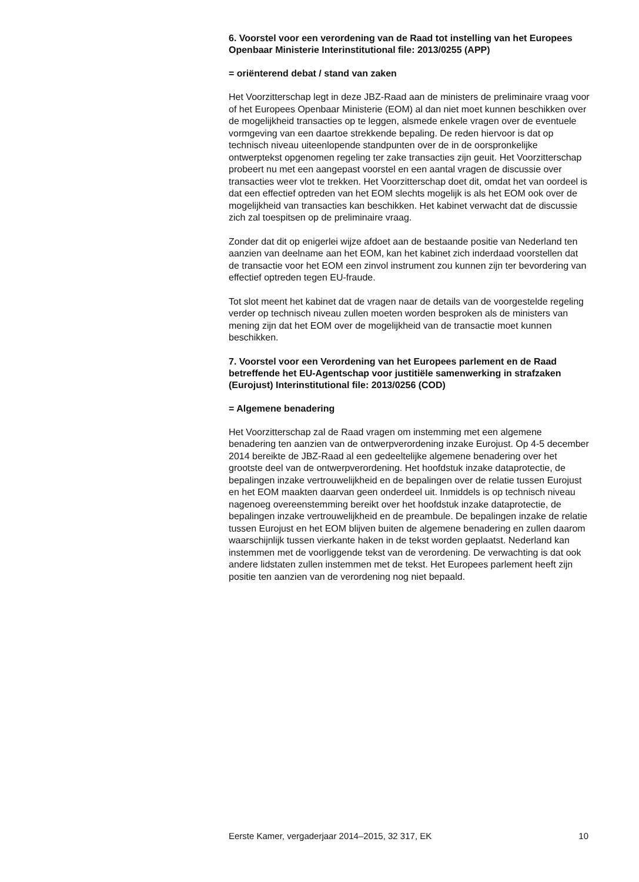6. Voorstel voor een verordening van de Raad tot instelling van het Europees Openbaar Ministerie Interinstitutional file: 2013/0255 (APP)
= oriënterend debat / stand van zaken
Het Voorzitterschap legt in deze JBZ-Raad aan de ministers de preliminaire vraag voor of het Europees Openbaar Ministerie (EOM) al dan niet moet kunnen beschikken over de mogelijkheid transacties op te leggen, alsmede enkele vragen over de eventuele vormgeving van een daartoe strekkende bepaling. De reden hiervoor is dat op technisch niveau uiteenlopende standpunten over de in de oorspronkelijke ontwerptekst opgenomen regeling ter zake transacties zijn geuit. Het Voorzitterschap probeert nu met een aangepast voorstel en een aantal vragen de discussie over transacties weer vlot te trekken. Het Voorzitterschap doet dit, omdat het van oordeel is dat een effectief optreden van het EOM slechts mogelijk is als het EOM ook over de mogelijkheid van transacties kan beschikken. Het kabinet verwacht dat de discussie zich zal toespitsen op de preliminaire vraag.
Zonder dat dit op enigerlei wijze afdoet aan de bestaande positie van Nederland ten aanzien van deelname aan het EOM, kan het kabinet zich inderdaad voorstellen dat de transactie voor het EOM een zinvol instrument zou kunnen zijn ter bevordering van effectief optreden tegen EU-fraude.
Tot slot meent het kabinet dat de vragen naar de details van de voorgestelde regeling verder op technisch niveau zullen moeten worden besproken als de ministers van mening zijn dat het EOM over de mogelijkheid van de transactie moet kunnen beschikken.
7. Voorstel voor een Verordening van het Europees parlement en de Raad betreffende het EU-Agentschap voor justitiële samenwerking in strafzaken (Eurojust) Interinstitutional file: 2013/0256 (COD)
= Algemene benadering
Het Voorzitterschap zal de Raad vragen om instemming met een algemene benadering ten aanzien van de ontwerpverordening inzake Eurojust. Op 4-5 december 2014 bereikte de JBZ-Raad al een gedeeltelijke algemene benadering over het grootste deel van de ontwerpverordening. Het hoofdstuk inzake dataprotectie, de bepalingen inzake vertrouwelijkheid en de bepalingen over de relatie tussen Eurojust en het EOM maakten daarvan geen onderdeel uit. Inmiddels is op technisch niveau nagenoeg overeenstemming bereikt over het hoofdstuk inzake dataprotectie, de bepalingen inzake vertrouwelijkheid en de preambule. De bepalingen inzake de relatie tussen Eurojust en het EOM blijven buiten de algemene benadering en zullen daarom waarschijnlijk tussen vierkante haken in de tekst worden geplaatst. Nederland kan instemmen met de voorliggende tekst van de verordening. De verwachting is dat ook andere lidstaten zullen instemmen met de tekst. Het Europees parlement heeft zijn positie ten aanzien van de verordening nog niet bepaald.
Eerste Kamer, vergaderjaar 2014–2015, 32 317, EK 10